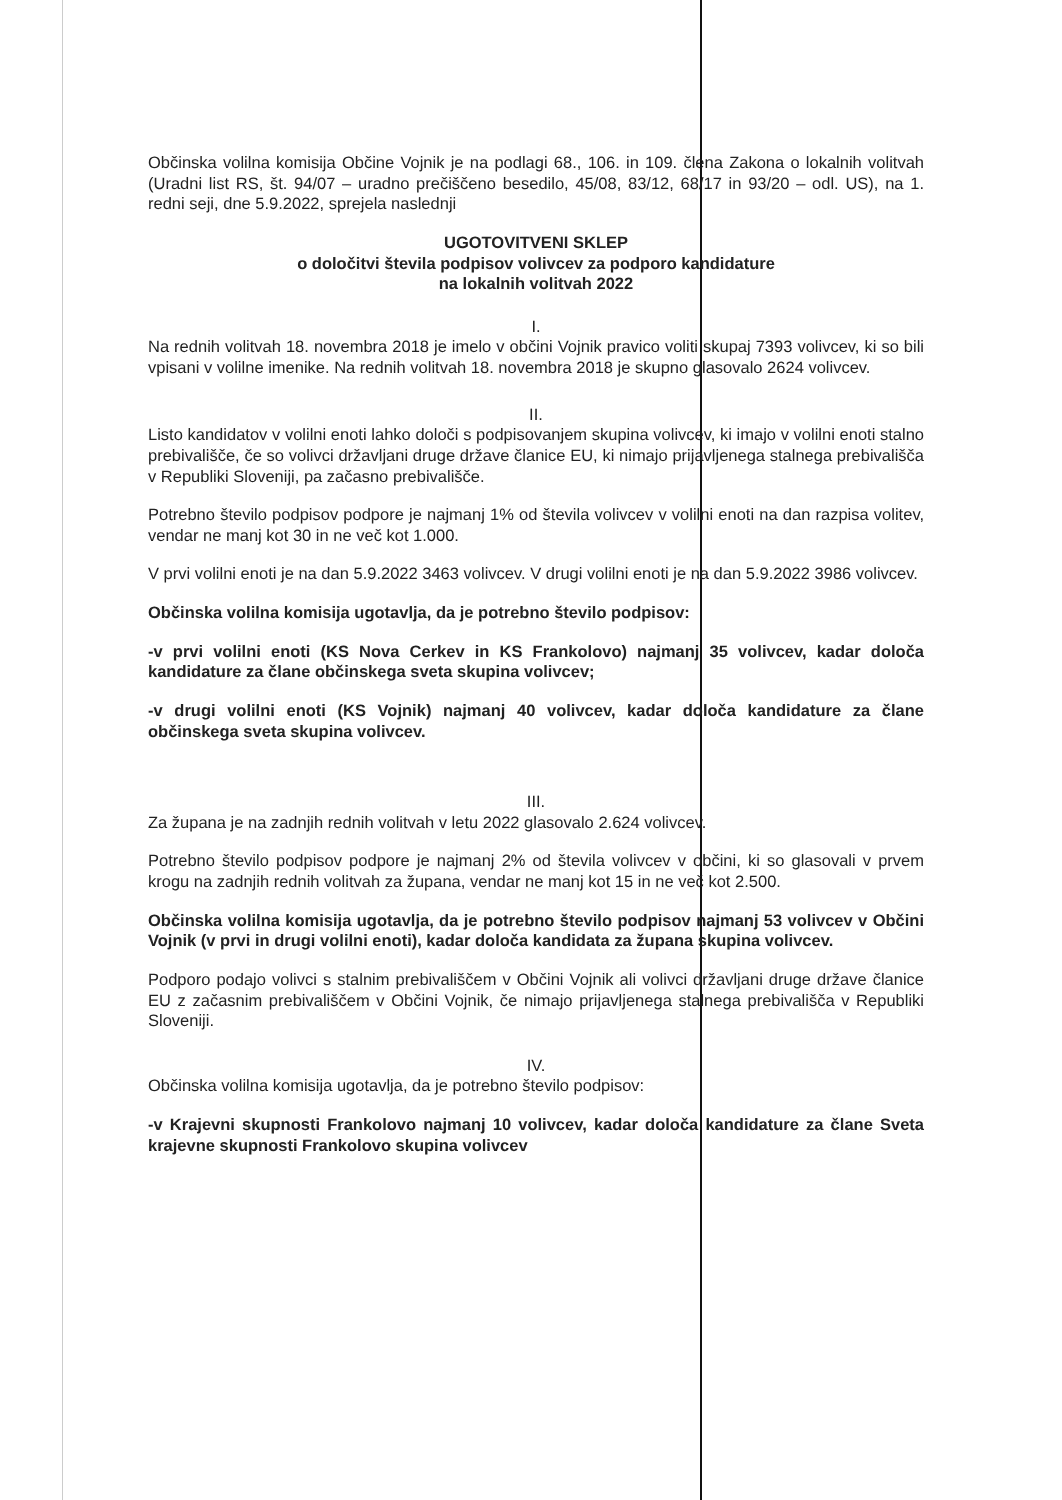Občinska volilna komisija Občine Vojnik je na podlagi 68., 106. in 109. člena Zakona o lokalnih volitvah (Uradni list RS, št. 94/07 – uradno prečiščeno besedilo, 45/08, 83/12, 68/17 in 93/20 – odl. US), na 1. redni seji, dne 5.9.2022, sprejela naslednji
UGOTOVITVENI SKLEP
o določitvi števila podpisov volivcev za podporo kandidature
na lokalnih volitvah 2022
I.
Na rednih volitvah 18. novembra 2018 je imelo v občini Vojnik pravico voliti skupaj 7393 volivcev, ki so bili vpisani v volilne imenike. Na rednih volitvah 18. novembra 2018 je skupno glasovalo 2624 volivcev.
II.
Listo kandidatov v volilni enoti lahko določi s podpisovanjem skupina volivcev, ki imajo v volilni enoti stalno prebivališče, če so volivci državljani druge države članice EU, ki nimajo prijavljenega stalnega prebivališča v Republiki Sloveniji, pa začasno prebivališče.
Potrebno število podpisov podpore je najmanj 1% od števila volivcev v volilni enoti na dan razpisa volitev, vendar ne manj kot 30 in ne več kot 1.000.
V prvi volilni enoti je na dan 5.9.2022 3463 volivcev. V drugi volilni enoti je na dan 5.9.2022 3986 volivcev.
Občinska volilna komisija ugotavlja, da je potrebno število podpisov:
-v prvi volilni enoti (KS Nova Cerkev in KS Frankolovo) najmanj 35 volivcev, kadar določa kandidature za člane občinskega sveta skupina volivcev;
-v drugi volilni enoti (KS Vojnik) najmanj 40 volivcev, kadar določa kandidature za člane občinskega sveta skupina volivcev.
III.
Za župana je na zadnjih rednih volitvah v letu 2022 glasovalo 2.624 volivcev.
Potrebno število podpisov podpore je najmanj 2% od števila volivcev v občini, ki so glasovali v prvem krogu na zadnjih rednih volitvah za župana, vendar ne manj kot 15 in ne več kot 2.500.
Občinska volilna komisija ugotavlja, da je potrebno število podpisov najmanj 53 volivcev v Občini Vojnik (v prvi in drugi volilni enoti), kadar določa kandidata za župana skupina volivcev.
Podporo podajo volivci s stalnim prebivališčem v Občini Vojnik ali volivci državljani druge države članice EU z začasnim prebivališčem v Občini Vojnik, če nimajo prijavljenega stalnega prebivališča v Republiki Sloveniji.
IV.
Občinska volilna komisija ugotavlja, da je potrebno število podpisov:
-v Krajevni skupnosti Frankolovo najmanj 10 volivcev, kadar določa kandidature za člane Sveta krajevne skupnosti Frankolovo skupina volivcev